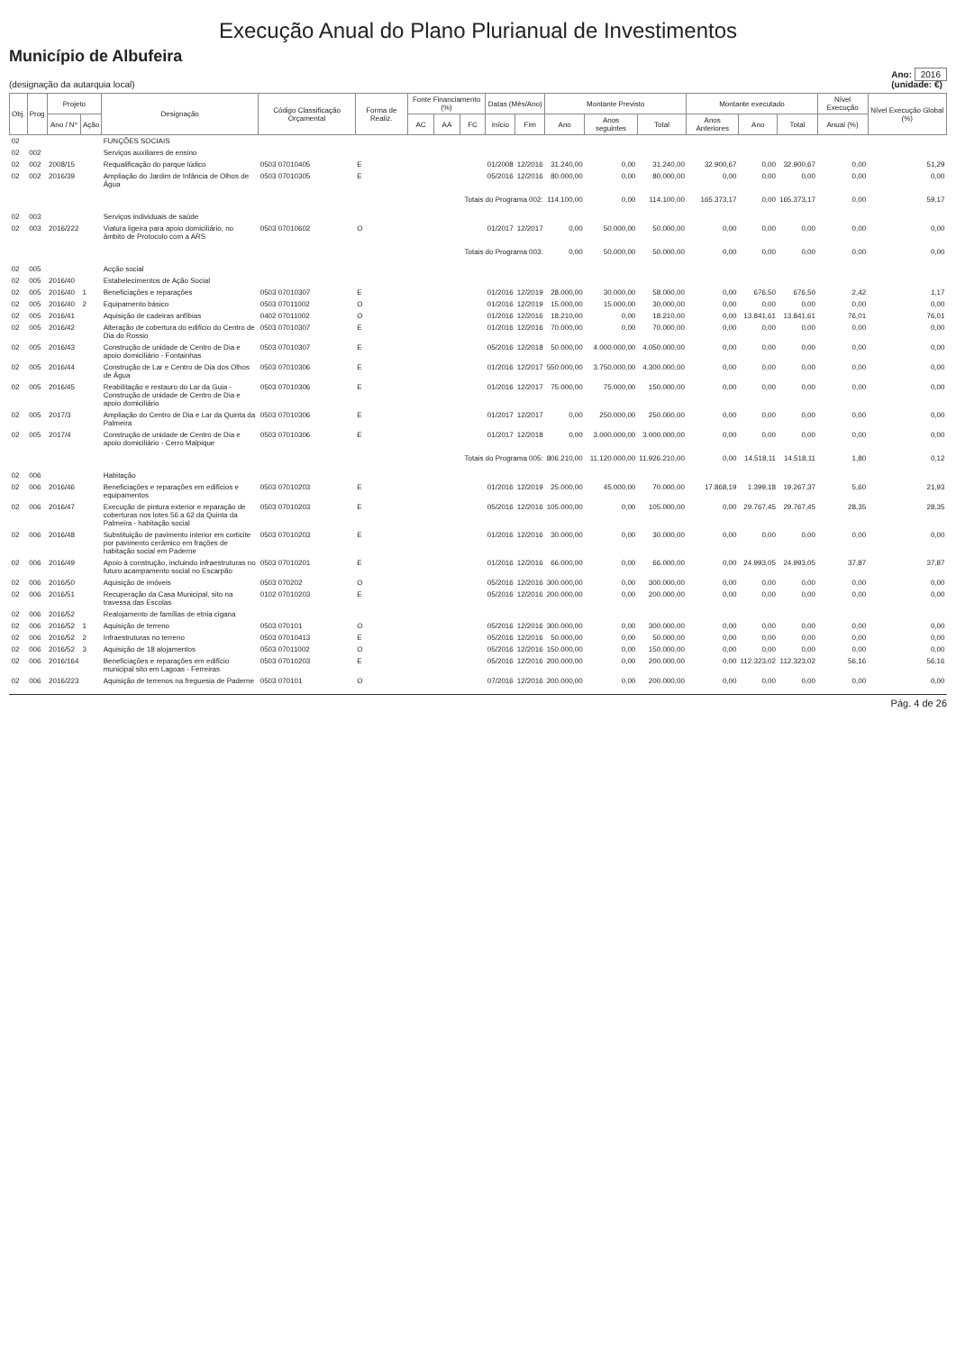Execução Anual do Plano Plurianual de Investimentos
Município de Albufeira
(designação da autarquia local)
Ano: 2016
(unidade: €)
| Obj. | Prog | Projeto | | Designação | Código Classificação Orçamental | Forma de Realiz. | Fonte Financiamento (%) | | | Datas (Mês/Ano) | | Montante Previsto | | | Montante executado | | | Nível Execução | Nível Execução Global (%) |
| --- | --- | --- | --- | --- | --- | --- | --- | --- | --- | --- | --- | --- | --- | --- | --- | --- | --- | --- | --- |
| | | Ano / Nº | Ação | | | | AC | AA | FC | Início | Fim | Ano | Anos seguintes | Total | Anos Anteriores | Ano | Total | Anual (%) | |
| 02 | | | | FUNÇÕES SOCIAIS | | | | | | | | | | | | | | | |
| 02 | 002 | | | Serviços auxiliares de ensino | | | | | | | | | | | | | | | |
| 02 | 002 | 2008/15 | | Requalificação do parque lúdico | 0503 07010405 | E | | | | 01/2008 | 12/2016 | 31.240,00 | 0,00 | 31.240,00 | 32.900,67 | 0,00 | 32.900,67 | 0,00 | 51,29 |
| 02 | 002 | 2016/39 | | Ampliação do Jardim de Infância de Olhos de Água | 0503 07010305 | E | | | | 05/2016 | 12/2016 | 80.000,00 | 0,00 | 80.000,00 | 0,00 | 0,00 | 0,00 | 0,00 | 0,00 |
| Totais do Programa 002: | | | | | | | | | | | | 114.100,00 | 0,00 | 114.100,00 | 165.373,17 | 0,00 | 165.373,17 | 0,00 | 59,17 |
| 02 | 003 | | | Serviços individuais de saúde | | | | | | | | | | | | | | | |
| 02 | 003 | 2016/222 | | Viatura ligeira para apoio domiciliário, no âmbito de Protocolo com a ARS | 0503 07010602 | O | | | | 01/2017 | 12/2017 | 0,00 | 50.000,00 | 50.000,00 | 0,00 | 0,00 | 0,00 | 0,00 | 0,00 |
| Totais do Programa 003: | | | | | | | | | | | | 0,00 | 50.000,00 | 50.000,00 | 0,00 | 0,00 | 0,00 | 0,00 | 0,00 |
| 02 | 005 | | | Acção social | | | | | | | | | | | | | | | |
| 02 | 005 | 2016/40 | | Estabelecimentos de Ação Social | | | | | | | | | | | | | | | |
| 02 | 005 | 2016/40 | 1 | Beneficiações e reparações | 0503 07010307 | E | | | | 01/2016 | 12/2019 | 28.000,00 | 30.000,00 | 58.000,00 | 0,00 | 676,50 | 676,50 | 2,42 | 1,17 |
| 02 | 005 | 2016/40 | 2 | Equipamento básico | 0503 07011002 | O | | | | 01/2016 | 12/2019 | 15.000,00 | 15.000,00 | 30.000,00 | 0,00 | 0,00 | 0,00 | 0,00 | 0,00 |
| 02 | 005 | 2016/41 | | Aquisição de cadeiras anfíbias | 0402 07011002 | O | | | | 01/2016 | 12/2016 | 18.210,00 | 0,00 | 18.210,00 | 0,00 | 13.841,61 | 13.841,61 | 76,01 | 76,01 |
| 02 | 005 | 2016/42 | | Alteração de cobertura do edifício do Centro de Dia do Rossio | 0503 07010307 | E | | | | 01/2016 | 12/2016 | 70.000,00 | 0,00 | 70.000,00 | 0,00 | 0,00 | 0,00 | 0,00 | 0,00 |
| 02 | 005 | 2016/43 | | Construção de unidade de Centro de Dia e apoio domiciliário - Fontainhas | 0503 07010307 | E | | | | 05/2016 | 12/2018 | 50.000,00 | 4.000.000,00 | 4.050.000,00 | 0,00 | 0,00 | 0,00 | 0,00 | 0,00 |
| 02 | 005 | 2016/44 | | Construção de Lar e Centro de Dia dos Olhos de Água | 0503 07010306 | E | | | | 01/2016 | 12/2017 | 550.000,00 | 3.750.000,00 | 4.300.000,00 | 0,00 | 0,00 | 0,00 | 0,00 | 0,00 |
| 02 | 005 | 2016/45 | | Reabilitação e restauro do Lar da Guia - Construção de unidade de Centro de Dia e apoio domiciliário | 0503 07010306 | E | | | | 01/2016 | 12/2017 | 75.000,00 | 75.000,00 | 150.000,00 | 0,00 | 0,00 | 0,00 | 0,00 | 0,00 |
| 02 | 005 | 2017/3 | | Ampliação do Centro de Dia e Lar da Quinta da Palmeira | 0503 07010306 | E | | | | 01/2017 | 12/2017 | 0,00 | 250.000,00 | 250.000,00 | 0,00 | 0,00 | 0,00 | 0,00 | 0,00 |
| 02 | 005 | 2017/4 | | Construção de unidade de Centro de Dia e apoio domiciliário - Cerro Malpique | 0503 07010306 | E | | | | 01/2017 | 12/2018 | 0,00 | 3.000.000,00 | 3.000.000,00 | 0,00 | 0,00 | 0,00 | 0,00 | 0,00 |
| Totais do Programa 005: | | | | | | | | | | | | 806.210,00 | 11.120.000,00 | 11.926.210,00 | 0,00 | 14.518,11 | 14.518,11 | 1,80 | 0,12 |
| 02 | 006 | | | Habitação | | | | | | | | | | | | | | | |
| 02 | 006 | 2016/46 | | Beneficiações e reparações em edifícios e equipamentos | 0503 07010203 | E | | | | 01/2016 | 12/2019 | 25.000,00 | 45.000,00 | 70.000,00 | 17.868,19 | 1.399,18 | 19.267,37 | 5,60 | 21,93 |
| 02 | 006 | 2016/47 | | Execução de pintura exterior e reparação de coberturas nos lotes 56 a 62 da Quinta da Palmeira - habitação social | 0503 07010203 | E | | | | 05/2016 | 12/2016 | 105.000,00 | 0,00 | 105.000,00 | 0,00 | 29.767,45 | 29.767,45 | 28,35 | 28,35 |
| 02 | 006 | 2016/48 | | Substituição de pavimento interior em corticite por pavimento cerâmico em frações de habitação social em Paderne | 0503 07010203 | E | | | | 01/2016 | 12/2016 | 30.000,00 | 0,00 | 30.000,00 | 0,00 | 0,00 | 0,00 | 0,00 | 0,00 |
| 02 | 006 | 2016/49 | | Apoio à construção, incluindo infraestruturas no futuro acampamento social no Escarpão | 0503 07010201 | E | | | | 01/2016 | 12/2016 | 66.000,00 | 0,00 | 66.000,00 | 0,00 | 24.993,05 | 24.993,05 | 37,87 | 37,87 |
| 02 | 006 | 2016/50 | | Aquisição de imóveis | 0503 070202 | O | | | | 05/2016 | 12/2016 | 300.000,00 | 0,00 | 300.000,00 | 0,00 | 0,00 | 0,00 | 0,00 | 0,00 |
| 02 | 006 | 2016/51 | | Recuperação da Casa Municipal, sito na travessa das Escolas | 0102 07010203 | E | | | | 05/2016 | 12/2016 | 200.000,00 | 0,00 | 200.000,00 | 0,00 | 0,00 | 0,00 | 0,00 | 0,00 |
| 02 | 006 | 2016/52 | | Realojamento de famílias de etnia cigana | | | | | | | | | | | | | | | |
| 02 | 006 | 2016/52 | 1 | Aquisição de terreno | 0503 070101 | O | | | | 05/2016 | 12/2016 | 300.000,00 | 0,00 | 300.000,00 | 0,00 | 0,00 | 0,00 | 0,00 | 0,00 |
| 02 | 006 | 2016/52 | 2 | Infraestruturas no terreno | 0503 07010413 | E | | | | 05/2016 | 12/2016 | 50.000,00 | 0,00 | 50.000,00 | 0,00 | 0,00 | 0,00 | 0,00 | 0,00 |
| 02 | 006 | 2016/52 | 3 | Aquisição de 18 alojamentos | 0503 07011002 | O | | | | 05/2016 | 12/2016 | 150.000,00 | 0,00 | 150.000,00 | 0,00 | 0,00 | 0,00 | 0,00 | 0,00 |
| 02 | 006 | 2016/164 | | Beneficiações e reparações em edifício municipal sito em Lagoas - Ferreiras | 0503 07010203 | E | | | | 05/2016 | 12/2016 | 200.000,00 | 0,00 | 200.000,00 | 0,00 | 112.323,02 | 112.323,02 | 56,16 | 56,16 |
| 02 | 006 | 2016/223 | | Aquisição de terrenos na freguesia de Paderne | 0503 070101 | O | | | | 07/2016 | 12/2016 | 200.000,00 | 0,00 | 200.000,00 | 0,00 | 0,00 | 0,00 | 0,00 | 0,00 |
Pág. 4 de 26